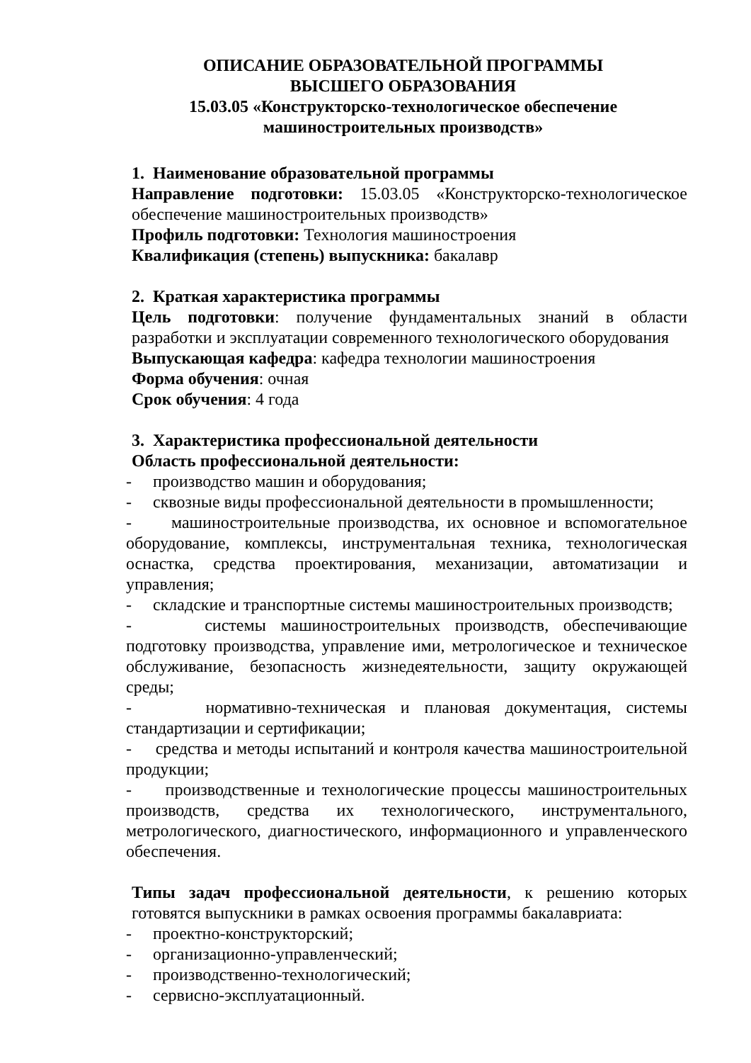ОПИСАНИЕ ОБРАЗОВАТЕЛЬНОЙ ПРОГРАММЫ
ВЫСШЕГО ОБРАЗОВАНИЯ
15.03.05 «Конструкторско-технологическое обеспечение
машиностроительных производств»
1. Наименование образовательной программы
Направление подготовки: 15.03.05 «Конструкторско-технологическое обеспечение машиностроительных производств»
Профиль подготовки: Технология машиностроения
Квалификация (степень) выпускника: бакалавр
2. Краткая характеристика программы
Цель подготовки: получение фундаментальных знаний в области разработки и эксплуатации современного технологического оборудования
Выпускающая кафедра: кафедра технологии машиностроения
Форма обучения: очная
Срок обучения: 4 года
3. Характеристика профессиональной деятельности
Область профессиональной деятельности:
- производство машин и оборудования;
- сквозные виды профессиональной деятельности в промышленности;
- машиностроительные производства, их основное и вспомогательное оборудование, комплексы, инструментальная техника, технологическая оснастка, средства проектирования, механизации, автоматизации и управления;
- складские и транспортные системы машиностроительных производств;
- системы машиностроительных производств, обеспечивающие подготовку производства, управление ими, метрологическое и техническое обслуживание, безопасность жизнедеятельности, защиту окружающей среды;
- нормативно-техническая и плановая документация, системы стандартизации и сертификации;
- средства и методы испытаний и контроля качества машиностроительной продукции;
- производственные и технологические процессы машиностроительных производств, средства их технологического, инструментального, метрологического, диагностического, информационного и управленческого обеспечения.
Типы задач профессиональной деятельности, к решению которых готовятся выпускники в рамках освоения программы бакалавриата:
- проектно-конструкторский;
- организационно-управленческий;
- производственно-технологический;
- сервисно-эксплуатационный.